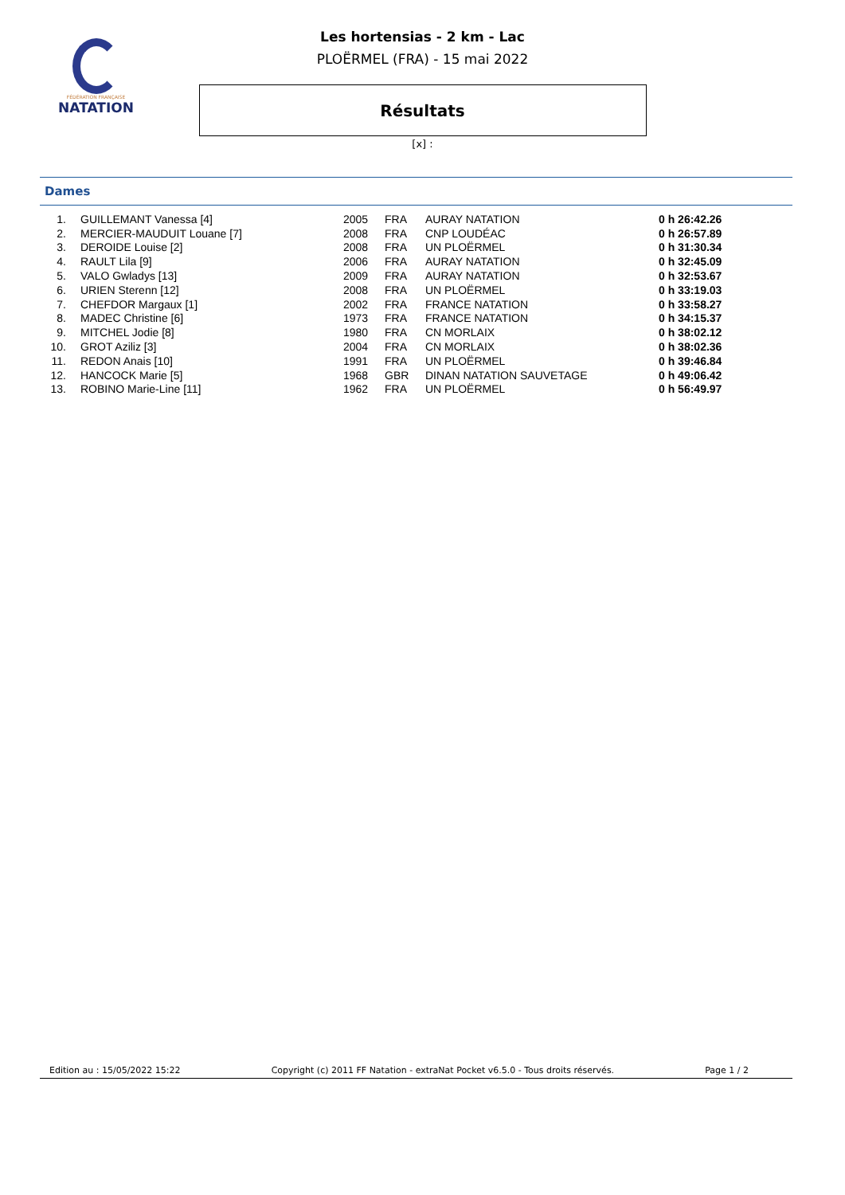FÉDÉRATION FRANÇAISE
NATATION
Les hortensias - 2 km - Lac
PLOËRMEL (FRA) - 15 mai 2022
Résultats
[x] :
Dames
| 1. | GUILLEMANT Vanessa [4] | 2005 | FRA | AURAY NATATION | 0 h 26:42.26 |
| 2. | MERCIER-MAUDUIT Louane [7] | 2008 | FRA | CNP LOUDÉAC | 0 h 26:57.89 |
| 3. | DEROIDE Louise [2] | 2008 | FRA | UN PLOËRMEL | 0 h 31:30.34 |
| 4. | RAULT Lila [9] | 2006 | FRA | AURAY NATATION | 0 h 32:45.09 |
| 5. | VALO Gwladys [13] | 2009 | FRA | AURAY NATATION | 0 h 32:53.67 |
| 6. | URIEN Sterenn [12] | 2008 | FRA | UN PLOËRMEL | 0 h 33:19.03 |
| 7. | CHEFDOR Margaux [1] | 2002 | FRA | FRANCE NATATION | 0 h 33:58.27 |
| 8. | MADEC Christine [6] | 1973 | FRA | FRANCE NATATION | 0 h 34:15.37 |
| 9. | MITCHEL Jodie [8] | 1980 | FRA | CN MORLAIX | 0 h 38:02.12 |
| 10. | GROT Aziliz [3] | 2004 | FRA | CN MORLAIX | 0 h 38:02.36 |
| 11. | REDON Anais [10] | 1991 | FRA | UN PLOËRMEL | 0 h 39:46.84 |
| 12. | HANCOCK Marie [5] | 1968 | GBR | DINAN NATATION SAUVETAGE | 0 h 49:06.42 |
| 13. | ROBINO Marie-Line [11] | 1962 | FRA | UN PLOËRMEL | 0 h 56:49.97 |
Edition au : 15/05/2022 15:22 Copyright (c) 2011 FF Natation - extraNat Pocket v6.5.0 - Tous droits réservés. Page 1 / 2